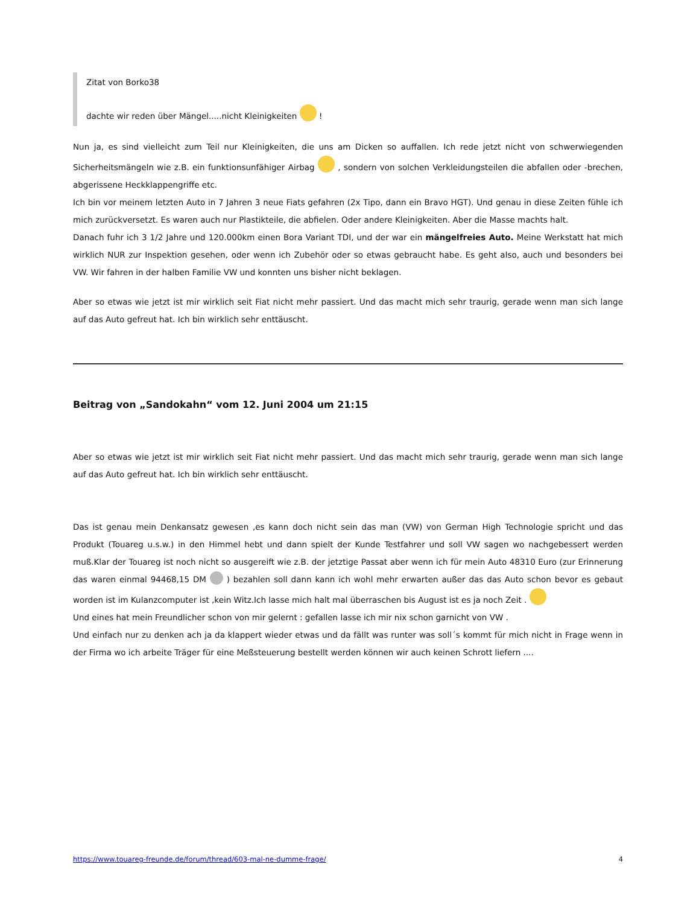Zitat von Borko38
dachte wir reden über Mängel.....nicht Kleinigkeiten !
Nun ja, es sind vielleicht zum Teil nur Kleinigkeiten, die uns am Dicken so auffallen. Ich rede jetzt nicht von schwerwiegenden Sicherheitsmängeln wie z.B. ein funktionsunfähiger Airbag , sondern von solchen Verkleidungsteilen die abfallen oder -brechen, abgerissene Heckklappengriffe etc.
Ich bin vor meinem letzten Auto in 7 Jahren 3 neue Fiats gefahren (2x Tipo, dann ein Bravo HGT). Und genau in diese Zeiten fühle ich mich zurückversetzt. Es waren auch nur Plastikteile, die abfielen. Oder andere Kleinigkeiten. Aber die Masse machts halt.
Danach fuhr ich 3 1/2 Jahre und 120.000km einen Bora Variant TDI, und der war ein mängelfreies Auto. Meine Werkstatt hat mich wirklich NUR zur Inspektion gesehen, oder wenn ich Zubehör oder so etwas gebraucht habe. Es geht also, auch und besonders bei VW. Wir fahren in der halben Familie VW und konnten uns bisher nicht beklagen.
Aber so etwas wie jetzt ist mir wirklich seit Fiat nicht mehr passiert. Und das macht mich sehr traurig, gerade wenn man sich lange auf das Auto gefreut hat. Ich bin wirklich sehr enttäuscht.
Beitrag von „Sandokahn“ vom 12. Juni 2004 um 21:15
Aber so etwas wie jetzt ist mir wirklich seit Fiat nicht mehr passiert. Und das macht mich sehr traurig, gerade wenn man sich lange auf das Auto gefreut hat. Ich bin wirklich sehr enttäuscht.
Das ist genau mein Denkansatz gewesen ,es kann doch nicht sein das man (VW) von German High Technologie spricht und das Produkt (Touareg u.s.w.) in den Himmel hebt und dann spielt der Kunde Testfahrer und soll VW sagen wo nachgebessert werden muß.Klar der Touareg ist noch nicht so ausgereift wie z.B. der jetztige Passat aber wenn ich für mein Auto 48310 Euro (zur Erinnerung das waren einmal 94468,15 DM ) bezahlen soll dann kann ich wohl mehr erwarten außer das das Auto schon bevor es gebaut worden ist im Kulanzcomputer ist ,kein Witz.Ich lasse mich halt mal überraschen bis August ist es ja noch Zeit .
Und eines hat mein Freundlicher schon von mir gelernt : gefallen lasse ich mir nix schon garnicht von VW .
Und einfach nur zu denken ach ja da klappert wieder etwas und da fällt was runter was soll´s kommt für mich nicht in Frage wenn in der Firma wo ich arbeite Träger für eine Meßsteuerung bestellt werden können wir auch keinen Schrott liefern ....
https://www.touareg-freunde.de/forum/thread/603-mal-ne-dumme-frage/ 4